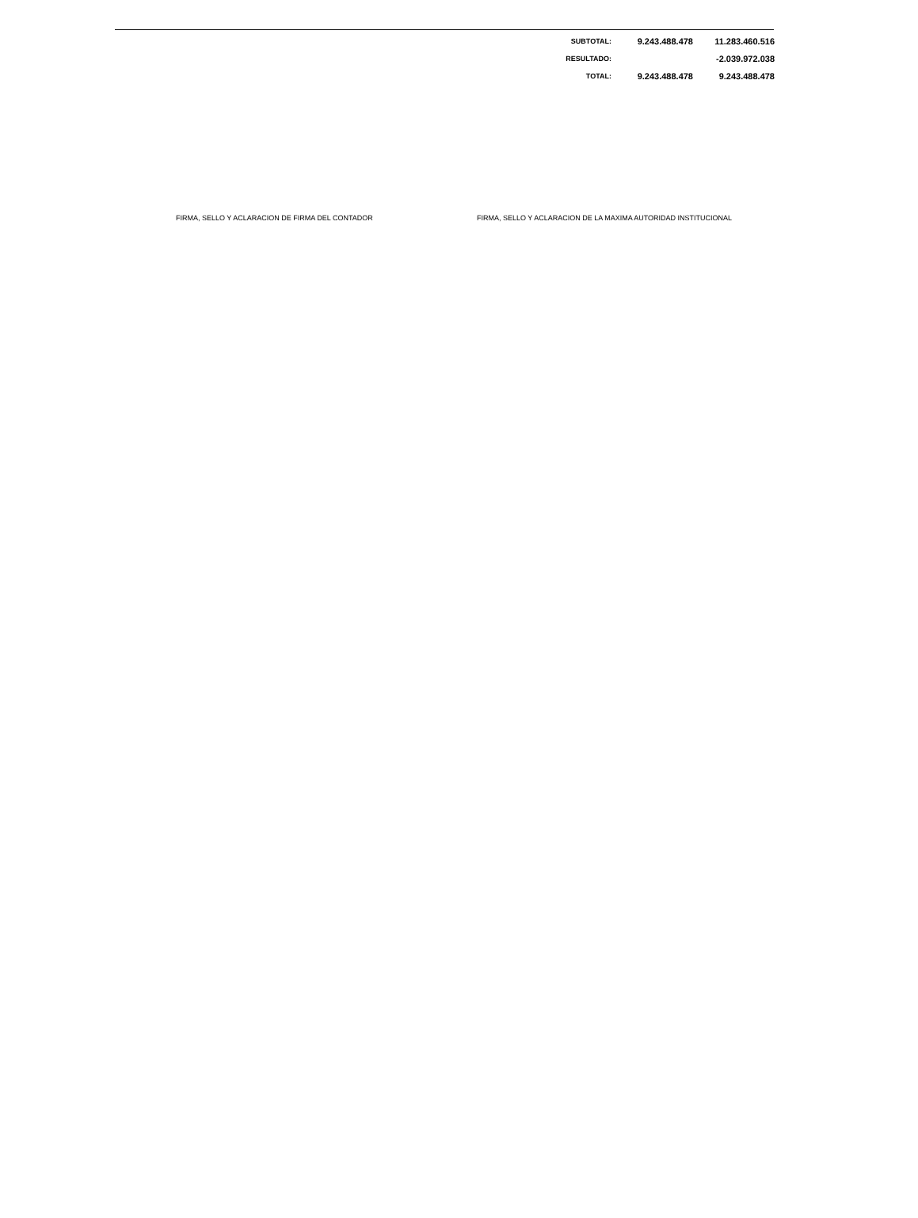| SUBTOTAL: | 9.243.488.478 | 11.283.460.516 |
| RESULTADO: | | -2.039.972.038 |
| TOTAL: | 9.243.488.478 | 9.243.488.478 |
FIRMA, SELLO Y ACLARACION DE FIRMA DEL CONTADOR FIRMA, SELLO Y ACLARACION DE LA MAXIMA AUTORIDAD INSTITUCIONAL